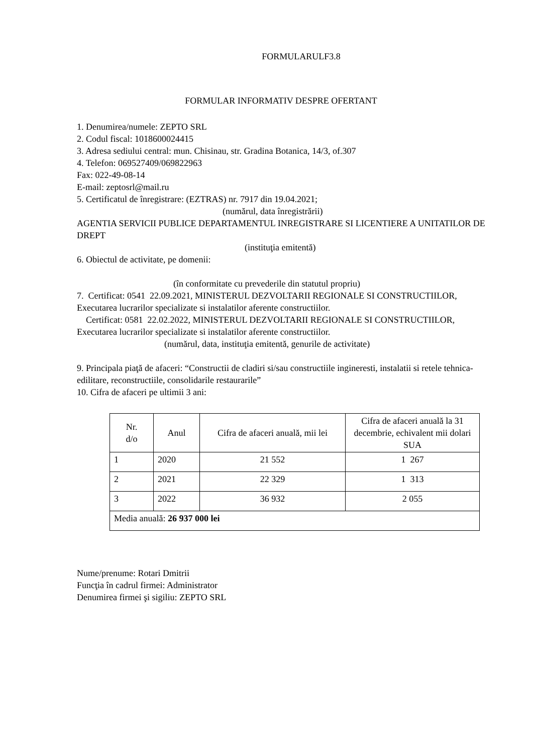FORMULARULF3.8
FORMULAR INFORMATIV DESPRE OFERTANT
1. Denumirea/numele: ZEPTO SRL
2. Codul fiscal: 1018600024415
3. Adresa sediului central: mun. Chisinau, str. Gradina Botanica, 14/3, of.307
4. Telefon: 069527409/069822963
Fax: 022-49-08-14
E-mail: zeptosrl@mail.ru
5. Certificatul de înregistrare: (EZTRAS) nr. 7917 din 19.04.2021;
(numărul, data înregistrării)
AGENTIA SERVICII PUBLICE DEPARTAMENTUL INREGISTRARE SI LICENTIERE A UNITATILOR DE DREPT
(instituţia emitentă)
6. Obiectul de activitate, pe domenii:
(în conformitate cu prevederile din statutul propriu)
7. Certificat: 0541 22.09.2021, MINISTERUL DEZVOLTARII REGIONALE SI CONSTRUCTIILOR, Executarea lucrarilor specializate si instalatilor aferente constructiilor.
Certificat: 0581 22.02.2022, MINISTERUL DEZVOLTARII REGIONALE SI CONSTRUCTIILOR, Executarea lucrarilor specializate si instalatilor aferente constructiilor.
(numărul, data, instituţia emitentă, genurile de activitate)
9. Principala piaţă de afaceri: “Constructii de cladiri si/sau constructiile ingineresti, instalatii si retele tehnica-edilitare, reconstructiile, consolidarile restaurarile”
10. Cifra de afaceri pe ultimii 3 ani:
| Nr. d/o | Anul | Cifra de afaceri anuală, mii lei | Cifra de afaceri anuală la 31 decembrie, echivalent mii dolari SUA |
| --- | --- | --- | --- |
| 1 | 2020 | 21 552 | 1 267 |
| 2 | 2021 | 22 329 | 1 313 |
| 3 | 2022 | 36 932 | 2 055 |
| Media anuală: 26 937 000 lei | | | |
Nume/prenume: Rotari Dmitrii
Funcţia în cadrul firmei: Administrator
Denumirea firmei şi sigiliu: ZEPTO SRL